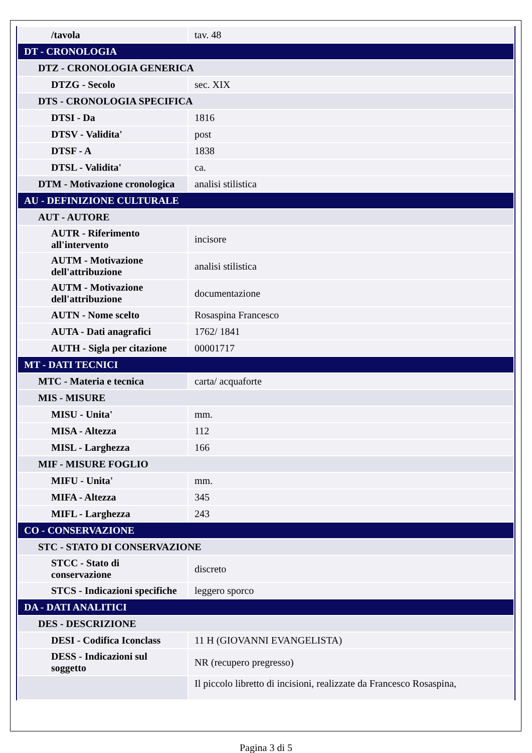| /tavola | tav. 48 |
| DT - CRONOLOGIA | |
| DTZ - CRONOLOGIA GENERICA | |
| DTZG - Secolo | sec. XIX |
| DTS - CRONOLOGIA SPECIFICA | |
| DTSI - Da | 1816 |
| DTSV - Validita' | post |
| DTSF - A | 1838 |
| DTSL - Validita' | ca. |
| DTM - Motivazione cronologica | analisi stilistica |
| AU - DEFINIZIONE CULTURALE | |
| AUT - AUTORE | |
| AUTR - Riferimento all'intervento | incisore |
| AUTM - Motivazione dell'attribuzione | analisi stilistica |
| AUTM - Motivazione dell'attribuzione | documentazione |
| AUTN - Nome scelto | Rosaspina Francesco |
| AUTA - Dati anagrafici | 1762/ 1841 |
| AUTH - Sigla per citazione | 00001717 |
| MT - DATI TECNICI | |
| MTC - Materia e tecnica | carta/ acquaforte |
| MIS - MISURE | |
| MISU - Unita' | mm. |
| MISA - Altezza | 112 |
| MISL - Larghezza | 166 |
| MIF - MISURE FOGLIO | |
| MIFU - Unita' | mm. |
| MIFA - Altezza | 345 |
| MIFL - Larghezza | 243 |
| CO - CONSERVAZIONE | |
| STC - STATO DI CONSERVAZIONE | |
| STCC - Stato di conservazione | discreto |
| STCS - Indicazioni specifiche | leggero sporco |
| DA - DATI ANALITICI | |
| DES - DESCRIZIONE | |
| DESI - Codifica Iconclass | 11 H (GIOVANNI EVANGELISTA) |
| DESS - Indicazioni sul soggetto | NR (recupero pregresso) |
| | Il piccolo libretto di incisioni, realizzate da Francesco Rosaspina, |
Pagina 3 di 5